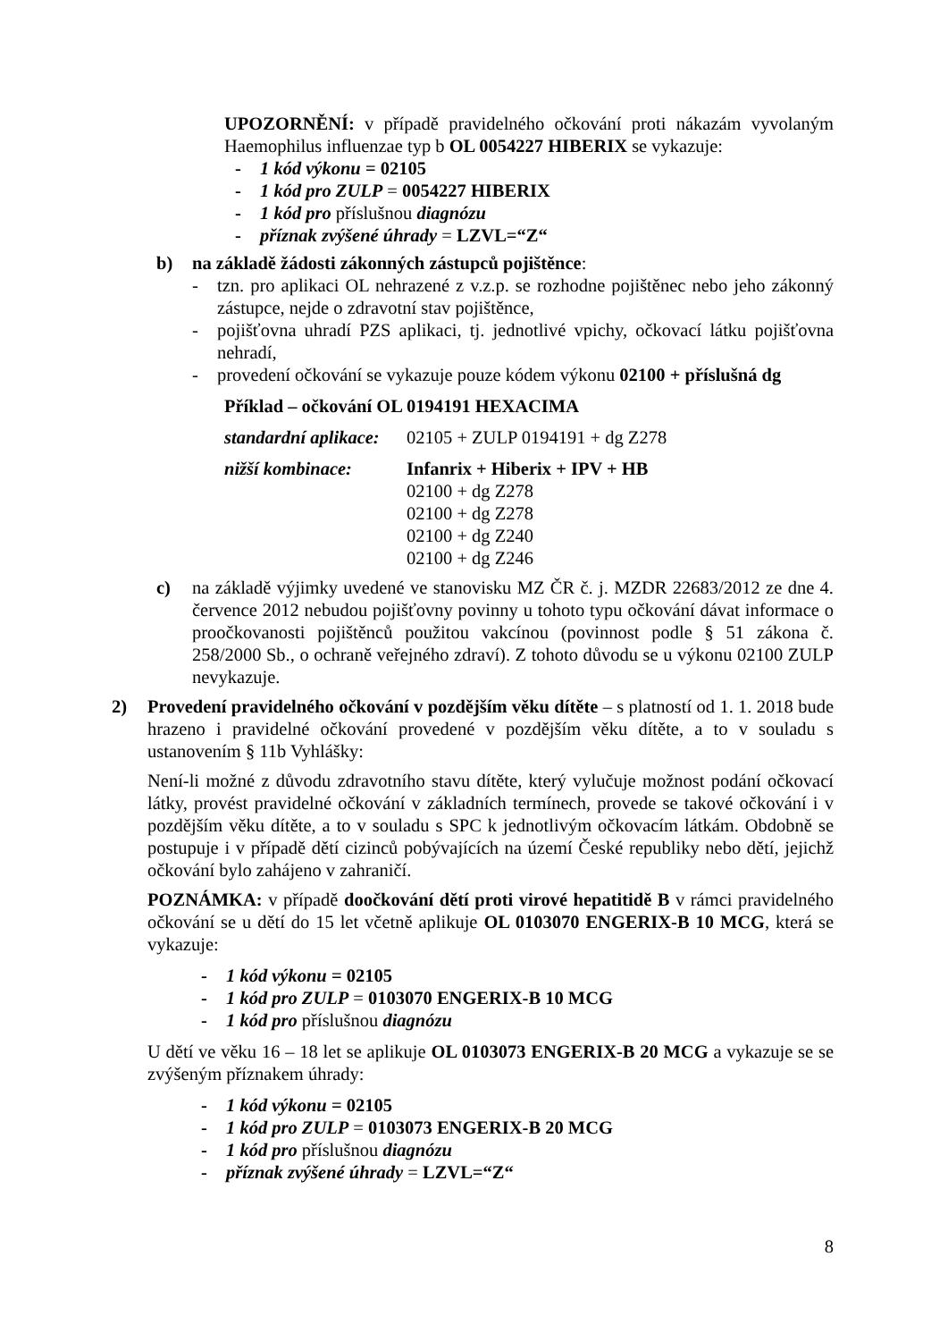UPOZORNĚNÍ: v případě pravidelného očkování proti nákazám vyvolaným Haemophilus influenzae typ b OL 0054227 HIBERIX se vykazuje:
- 1 kód výkonu = 02105
- 1 kód pro ZULP = 0054227 HIBERIX
- 1 kód pro příslušnou diagnózu
- příznak zvýšené úhrady = LZVL=“Z“
b) na základě žádosti zákonných zástupců pojištěnce:
- tzn. pro aplikaci OL nehrazené z v.z.p. se rozhodne pojištěnec nebo jeho zákonný zástupce, nejde o zdravotní stav pojištěnce,
- pojišťovna uhradí PZS aplikaci, tj. jednotlivé vpichy, očkovací látku pojišťovna nehradí,
- provedení očkování se vykazuje pouze kódem výkonu 02100 + příslušná dg
Příklad – očkování OL 0194191 HEXACIMA
standardní aplikace: 02105 + ZULP 0194191 + dg Z278
nižší kombinace: Infanrix + Hiberix + IPV + HB
02100 + dg Z278
02100 + dg Z278
02100 + dg Z240
02100 + dg Z246
c) na základě výjimky uvedené ve stanovisku MZ ČR č. j. MZDR 22683/2012 ze dne 4. července 2012 nebudou pojišťovny povinny u tohoto typu očkování dávat informace o proočkovanosti pojištěnců použitou vakcínou (povinnost podle § 51 zákona č. 258/2000 Sb., o ochraně veřejného zdraví). Z tohoto důvodu se u výkonu 02100 ZULP nevykazuje.
2) Provedení pravidelného očkování v pozdějším věku dítěte – s platností od 1. 1. 2018 bude hrazeno i pravidelné očkování provedené v pozdějším věku dítěte, a to v souladu s ustanovením § 11b Vyhlášky:
Není-li možné z důvodu zdravotního stavu dítěte, který vylučuje možnost podání očkovací látky, provést pravidelné očkování v základních termínech, provede se takové očkování i v pozdějším věku dítěte, a to v souladu s SPC k jednotlivým očkovacím látkám. Obdobně se postupuje i v případě dětí cizinců pobývajících na území České republiky nebo dětí, jejichž očkování bylo zahájeno v zahraničí.
POZNÁMKA: v případě doočkování dětí proti virové hepatitidě B v rámci pravidelného očkování se u dětí do 15 let včetně aplikuje OL 0103070 ENGERIX-B 10 MCG, která se vykazuje:
- 1 kód výkonu = 02105
- 1 kód pro ZULP = 0103070 ENGERIX-B 10 MCG
- 1 kód pro příslušnou diagnózu
U dětí ve věku 16 – 18 let se aplikuje OL 0103073 ENGERIX-B 20 MCG a vykazuje se se zvýšeným příznakem úhrady:
- 1 kód výkonu = 02105
- 1 kód pro ZULP = 0103073 ENGERIX-B 20 MCG
- 1 kód pro příslušnou diagnózu
- příznak zvýšené úhrady = LZVL=“Z“
8